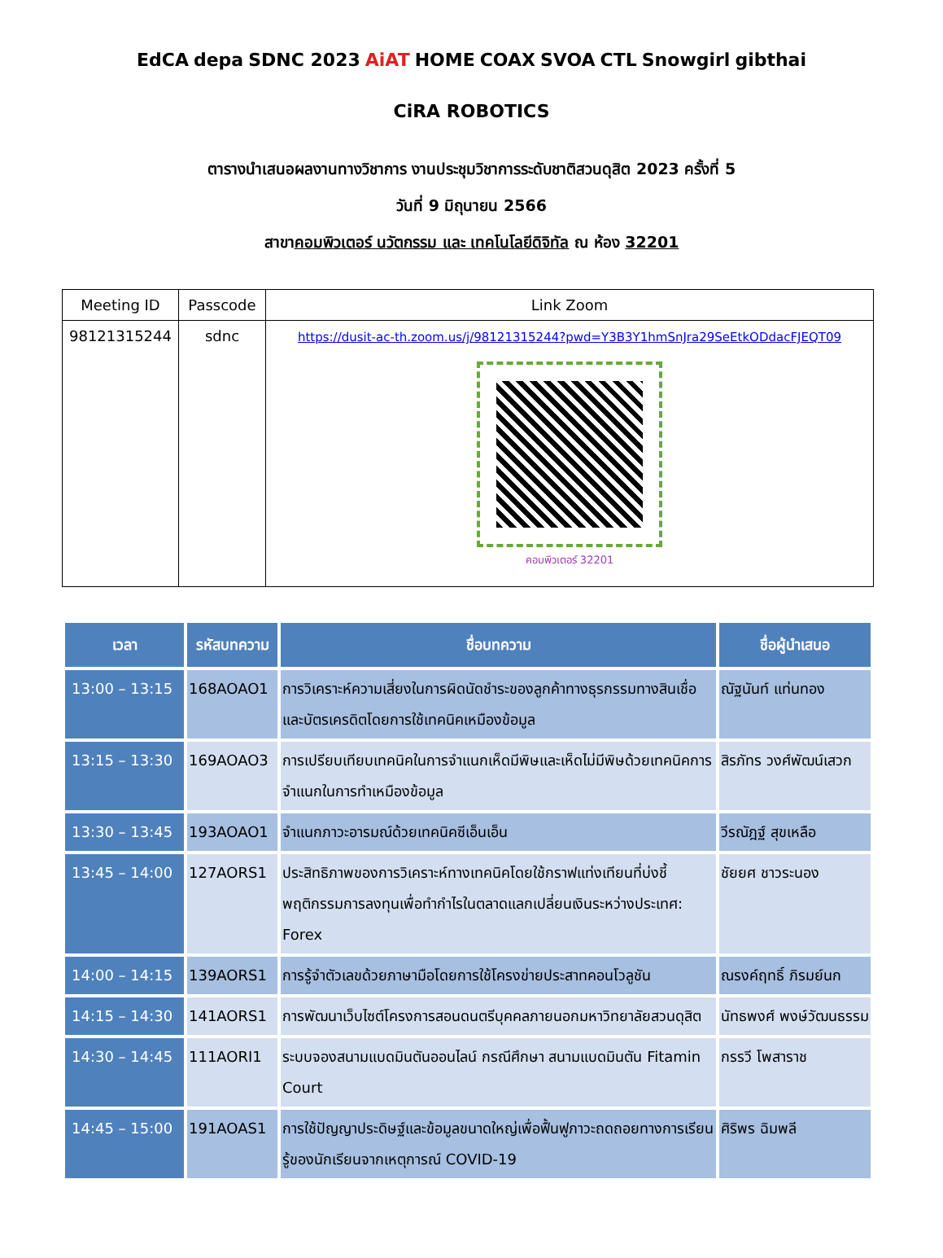EdCA depa SDNC 2023 AiAT HOME COAX SVOA CTL Snowgirl gibthai CiRA ROBOTICS
ตารางนำเสนอผลงานทางวิชาการ งานประชุมวิชาการระดับชาติสวนดุสิต 2023 ครั้งที่ 5
วันที่ 9 มิถุนายน 2566
สาขาคอมพิวเตอร์ นวัตกรรม และ เทคโนโลยีดิจิทัล ณ ห้อง 32201
| Meeting ID | Passcode | Link Zoom |
| --- | --- | --- |
| 98121315244 | sdnc | https://dusit-ac-th.zoom.us/j/98121315244?pwd=Y3B3Y1hmSnJra29SeEtkODdacFJEQT09 คอมพิวเตอร์ 32201 |
| เวลา | รหัสบทความ | ชื่อบทความ | ชื่อผู้นำเสนอ |
| --- | --- | --- | --- |
| 13:00 – 13:15 | 168AOAO1 | การวิเคราะห์ความเสี่ยงในการผิดนัดชำระของลูกค้าทางธุรกรรมทางสินเชื่อและบัตรเครดิตโดยการใช้เทคนิคเหมืองข้อมูล | ณัฐนันท์ แท่นทอง |
| 13:15 – 13:30 | 169AOAO3 | การเปรียบเทียบเทคนิคในการจำแนกเห็ดมีพิษและเห็ดไม่มีพิษด้วยเทคนิคการจำแนกในการทำเหมืองข้อมูล | สิรภัทร วงศ์พัฒน์เสวก |
| 13:30 – 13:45 | 193AOAO1 | จำแนกภาวะอารมณ์ด้วยเทคนิคซีเอ็นเอ็น | วีรณัฎฐ์ สุขเหลือ |
| 13:45 – 14:00 | 127AORS1 | ประสิทธิภาพของการวิเคราะห์ทางเทคนิคโดยใช้กราฟแท่งเทียนที่บ่งชี้พฤติกรรมการลงทุนเพื่อทำกำไรในตลาดแลกเปลี่ยนเงินระหว่างประเทศ: Forex | ชัยยศ ชาวระนอง |
| 14:00 – 14:15 | 139AORS1 | การรู้จำตัวเลขด้วยภาษามือโดยการใช้โครงข่ายประสาทคอนโวลูชัน | ณรงค์ฤทธิ์ ภิรมย์นก |
| 14:15 – 14:30 | 141AORS1 | การพัฒนาเว็บไซต์โครงการสอนดนตรีบุคคลภายนอกมหาวิทยาลัยสวนดุสิต | นัทธพงศ์ พงษ์วัฒนธรรม |
| 14:30 – 14:45 | 111AORI1 | ระบบจองสนามแบดมินตันออนไลน์ กรณีศึกษา สนามแบดมินตัน Fitamin Court | กรรวี โพสาราช |
| 14:45 – 15:00 | 191AOAS1 | การใช้ปัญญาประดิษฐ์และข้อมูลขนาดใหญ่เพื่อฟื้นฟูภาวะถดถอยทางการเรียนรู้ของนักเรียนจากเหตุการณ์ COVID-19 | ศิริพร ฉิมพลี |